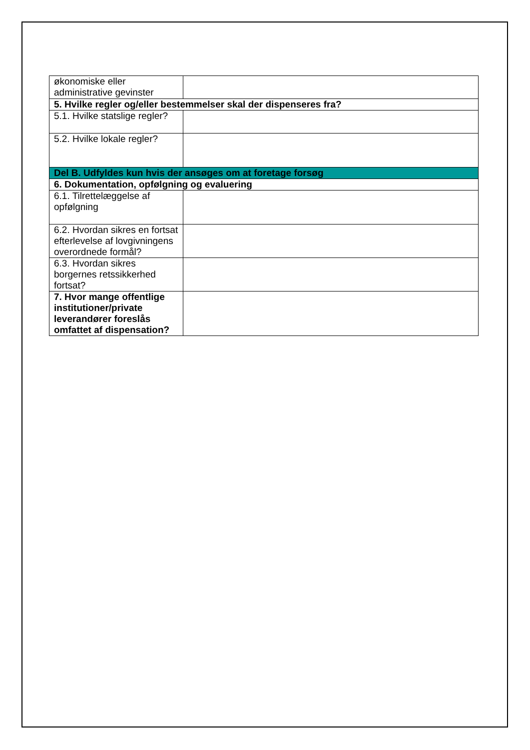| økonomiske eller administrative gevinster | |
| 5. Hvilke regler og/eller bestemmelser skal der dispenseres fra? | |
| 5.1. Hvilke statslige regler? | |
| 5.2. Hvilke lokale regler? | |
| Del B. Udfyldes kun hvis der ansøges om at foretage forsøg | |
| 6. Dokumentation, opfølgning og evaluering | |
| 6.1. Tilrettelæggelse af opfølgning | |
| 6.2. Hvordan sikres en fortsat efterlevelse af lovgivningens overordnede formål? | |
| 6.3. Hvordan sikres borgernes retssikkerhed fortsat? | |
| 7. Hvor mange offentlige institutioner/private leverandører foreslås omfattet af dispensation? | |